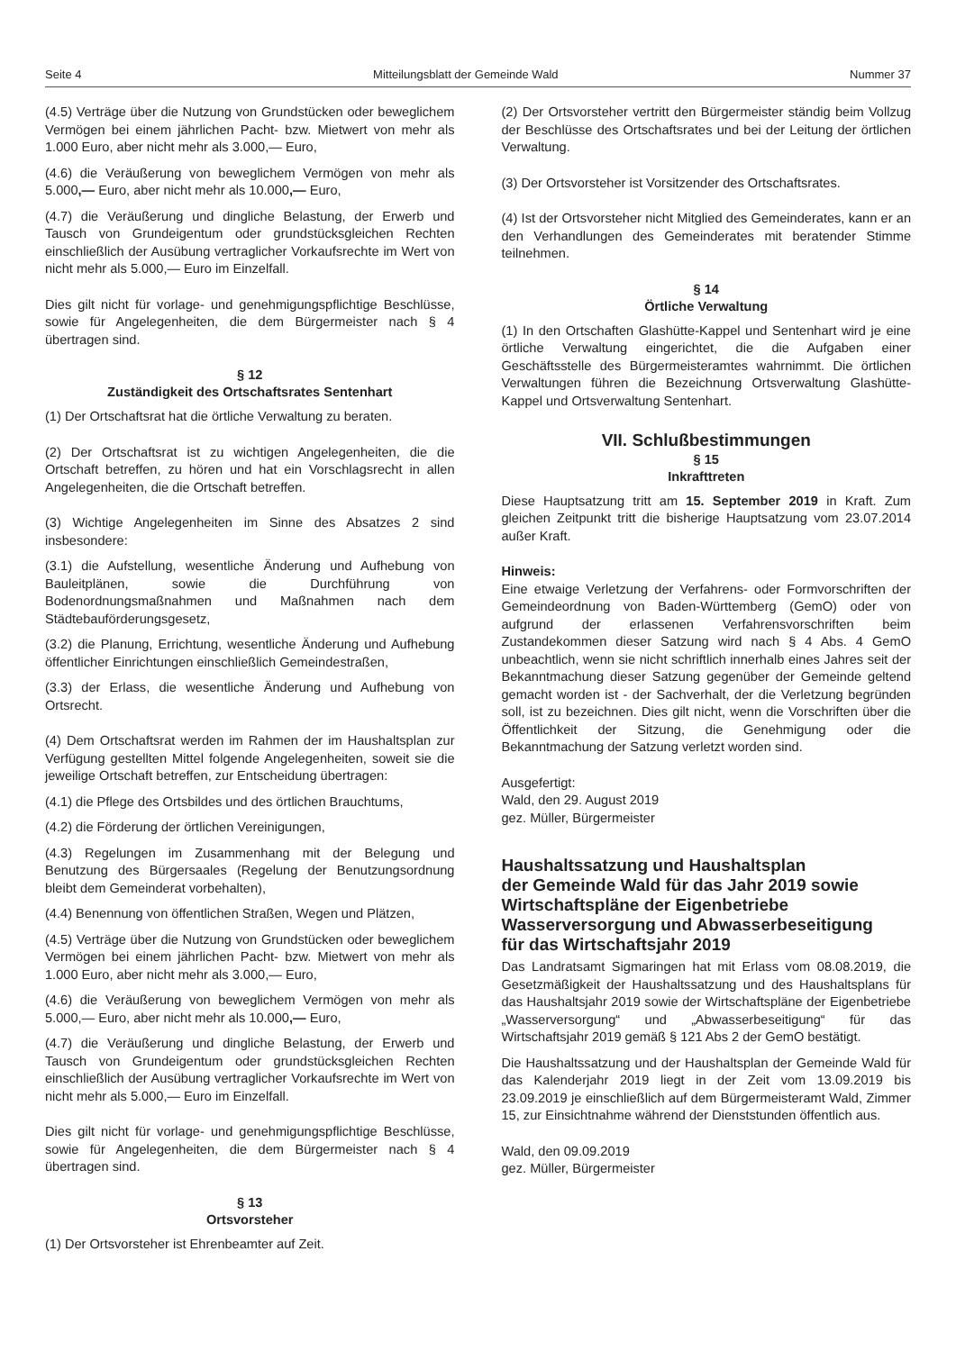Seite 4 Mitteilungsblatt der Gemeinde Wald Nummer 37
(4.5) Verträge über die Nutzung von Grundstücken oder beweglichem Vermögen bei einem jährlichen Pacht- bzw. Mietwert von mehr als 1.000 Euro, aber nicht mehr als 3.000,— Euro,
(4.6) die Veräußerung von beweglichem Vermögen von mehr als 5.000,— Euro, aber nicht mehr als 10.000,— Euro,
(4.7) die Veräußerung und dingliche Belastung, der Erwerb und Tausch von Grundeigentum oder grundstücksgleichen Rechten einschließlich der Ausübung vertraglicher Vorkaufsrechte im Wert von nicht mehr als 5.000,— Euro im Einzelfall.
Dies gilt nicht für vorlage- und genehmigungspflichtige Beschlüsse, sowie für Angelegenheiten, die dem Bürgermeister nach § 4 übertragen sind.
§ 12
Zuständigkeit des Ortschaftsrates Sentenhart
(1) Der Ortschaftsrat hat die örtliche Verwaltung zu beraten.
(2) Der Ortschaftsrat ist zu wichtigen Angelegenheiten, die die Ortschaft betreffen, zu hören und hat ein Vorschlagsrecht in allen Angelegenheiten, die die Ortschaft betreffen.
(3) Wichtige Angelegenheiten im Sinne des Absatzes 2 sind insbesondere:
(3.1) die Aufstellung, wesentliche Änderung und Aufhebung von Bauleitplänen, sowie die Durchführung von Bodenordnungsmaßnahmen und Maßnahmen nach dem Städtebauförderungsgesetz,
(3.2) die Planung, Errichtung, wesentliche Änderung und Aufhebung öffentlicher Einrichtungen einschließlich Gemeindestraßen,
(3.3) der Erlass, die wesentliche Änderung und Aufhebung von Ortsrecht.
(4) Dem Ortschaftsrat werden im Rahmen der im Haushaltsplan zur Verfügung gestellten Mittel folgende Angelegenheiten, soweit sie die jeweilige Ortschaft betreffen, zur Entscheidung übertragen:
(4.1) die Pflege des Ortsbildes und des örtlichen Brauchtums,
(4.2) die Förderung der örtlichen Vereinigungen,
(4.3) Regelungen im Zusammenhang mit der Belegung und Benutzung des Bürgersaales (Regelung der Benutzungsordnung bleibt dem Gemeinderat vorbehalten),
(4.4) Benennung von öffentlichen Straßen, Wegen und Plätzen,
(4.5) Verträge über die Nutzung von Grundstücken oder beweglichem Vermögen bei einem jährlichen Pacht- bzw. Mietwert von mehr als 1.000 Euro, aber nicht mehr als 3.000,— Euro,
(4.6) die Veräußerung von beweglichem Vermögen von mehr als 5.000,— Euro, aber nicht mehr als 10.000,— Euro,
(4.7) die Veräußerung und dingliche Belastung, der Erwerb und Tausch von Grundeigentum oder grundstücksgleichen Rechten einschließlich der Ausübung vertraglicher Vorkaufsrechte im Wert von nicht mehr als 5.000,— Euro im Einzelfall.
Dies gilt nicht für vorlage- und genehmigungspflichtige Beschlüsse, sowie für Angelegenheiten, die dem Bürgermeister nach § 4 übertragen sind.
§ 13
Ortsvorsteher
(1) Der Ortsvorsteher ist Ehrenbeamter auf Zeit.
(2) Der Ortsvorsteher vertritt den Bürgermeister ständig beim Vollzug der Beschlüsse des Ortschaftsrates und bei der Leitung der örtlichen Verwaltung.
(3) Der Ortsvorsteher ist Vorsitzender des Ortschaftsrates.
(4) Ist der Ortsvorsteher nicht Mitglied des Gemeinderates, kann er an den Verhandlungen des Gemeinderates mit beratender Stimme teilnehmen.
§ 14
Örtliche Verwaltung
(1) In den Ortschaften Glashütte-Kappel und Sentenhart wird je eine örtliche Verwaltung eingerichtet, die die Aufgaben einer Geschäftsstelle des Bürgermeisteramtes wahrnimmt. Die örtlichen Verwaltungen führen die Bezeichnung Ortsverwaltung Glashütte-Kappel und Ortsverwaltung Sentenhart.
VII. Schlußbestimmungen
§ 15
Inkrafttreten
Diese Hauptsatzung tritt am 15. September 2019 in Kraft. Zum gleichen Zeitpunkt tritt die bisherige Hauptsatzung vom 23.07.2014 außer Kraft.
Hinweis:
Eine etwaige Verletzung der Verfahrens- oder Formvorschriften der Gemeindeordnung von Baden-Württemberg (GemO) oder von aufgrund der erlassenen Verfahrensvorschriften beim Zustandekommen dieser Satzung wird nach § 4 Abs. 4 GemO unbeachtlich, wenn sie nicht schriftlich innerhalb eines Jahres seit der Bekanntmachung dieser Satzung gegenüber der Gemeinde geltend gemacht worden ist - der Sachverhalt, der die Verletzung begründen soll, ist zu bezeichnen. Dies gilt nicht, wenn die Vorschriften über die Öffentlichkeit der Sitzung, die Genehmigung oder die Bekanntmachung der Satzung verletzt worden sind.
Ausgefertigt:
Wald, den 29. August 2019
gez. Müller, Bürgermeister
Haushaltssatzung und Haushaltsplan
der Gemeinde Wald für das Jahr 2019 sowie
Wirtschaftspläne der Eigenbetriebe
Wasserversorgung und Abwasserbeseitigung
für das Wirtschaftsjahr 2019
Das Landratsamt Sigmaringen hat mit Erlass vom 08.08.2019, die Gesetzmäßigkeit der Haushaltssatzung und des Haushaltsplans für das Haushaltsjahr 2019 sowie der Wirtschaftspläne der Eigenbetriebe „Wasserversorgung“ und „Abwasserbeseitigung“ für das Wirtschaftsjahr 2019 gemäß § 121 Abs 2 der GemO bestätigt.
Die Haushaltssatzung und der Haushaltsplan der Gemeinde Wald für das Kalenderjahr 2019 liegt in der Zeit vom 13.09.2019 bis 23.09.2019 je einschließlich auf dem Bürgermeisteramt Wald, Zimmer 15, zur Einsichtnahme während der Dienststunden öffentlich aus.
Wald, den 09.09.2019
gez. Müller, Bürgermeister